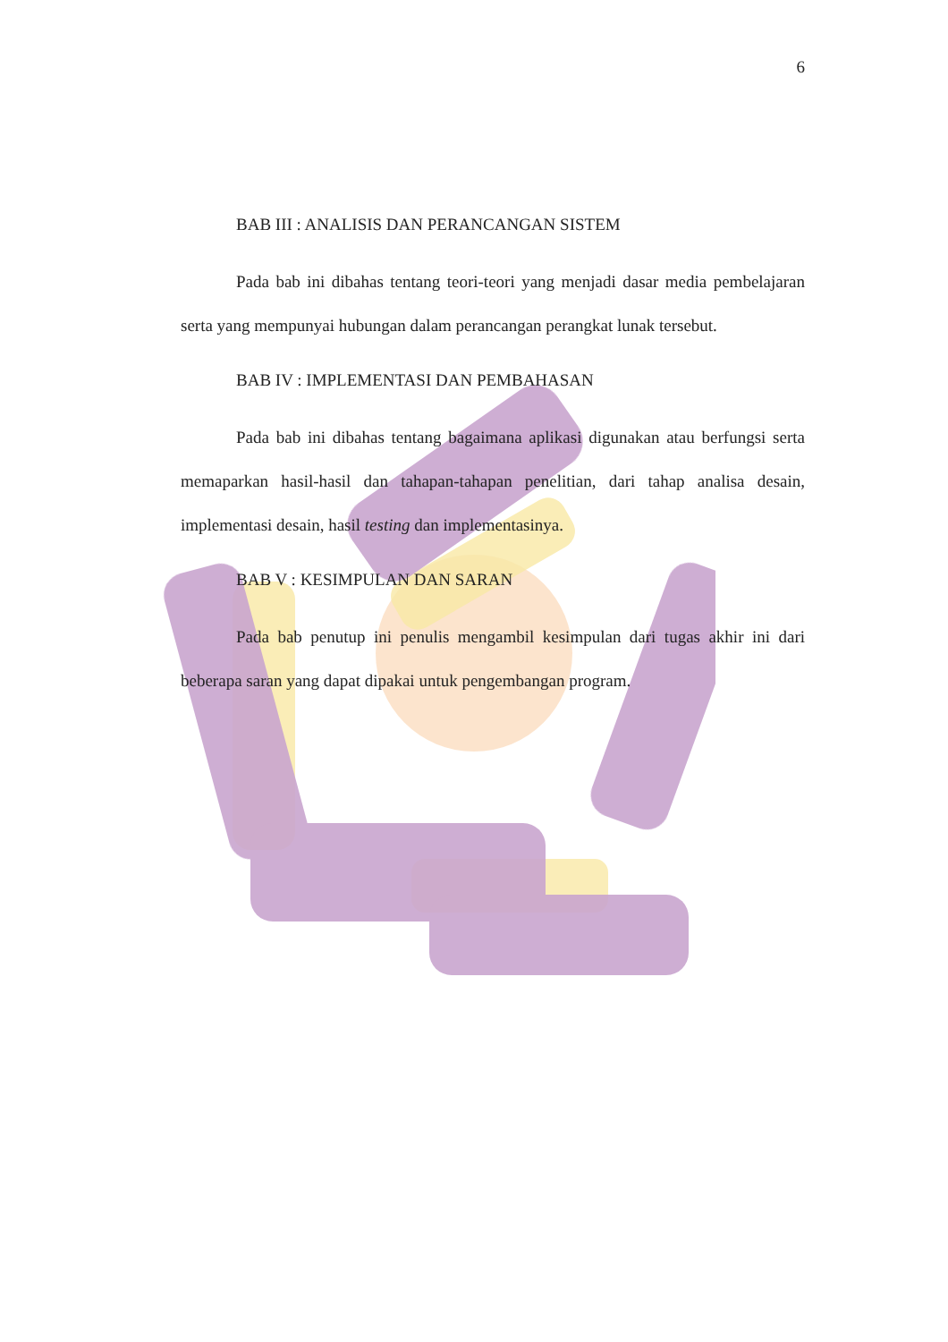6
BAB III : ANALISIS DAN PERANCANGAN SISTEM
Pada bab ini dibahas tentang teori-teori yang menjadi dasar media pembelajaran serta yang mempunyai hubungan dalam perancangan perangkat lunak tersebut.
BAB IV : IMPLEMENTASI DAN PEMBAHASAN
Pada bab ini dibahas tentang bagaimana aplikasi digunakan atau berfungsi serta memaparkan hasil-hasil dan tahapan-tahapan penelitian, dari tahap analisa desain, implementasi desain, hasil testing dan implementasinya.
BAB V : KESIMPULAN DAN SARAN
Pada bab penutup ini penulis mengambil kesimpulan dari tugas akhir ini dari beberapa saran yang dapat dipakai untuk pengembangan program.